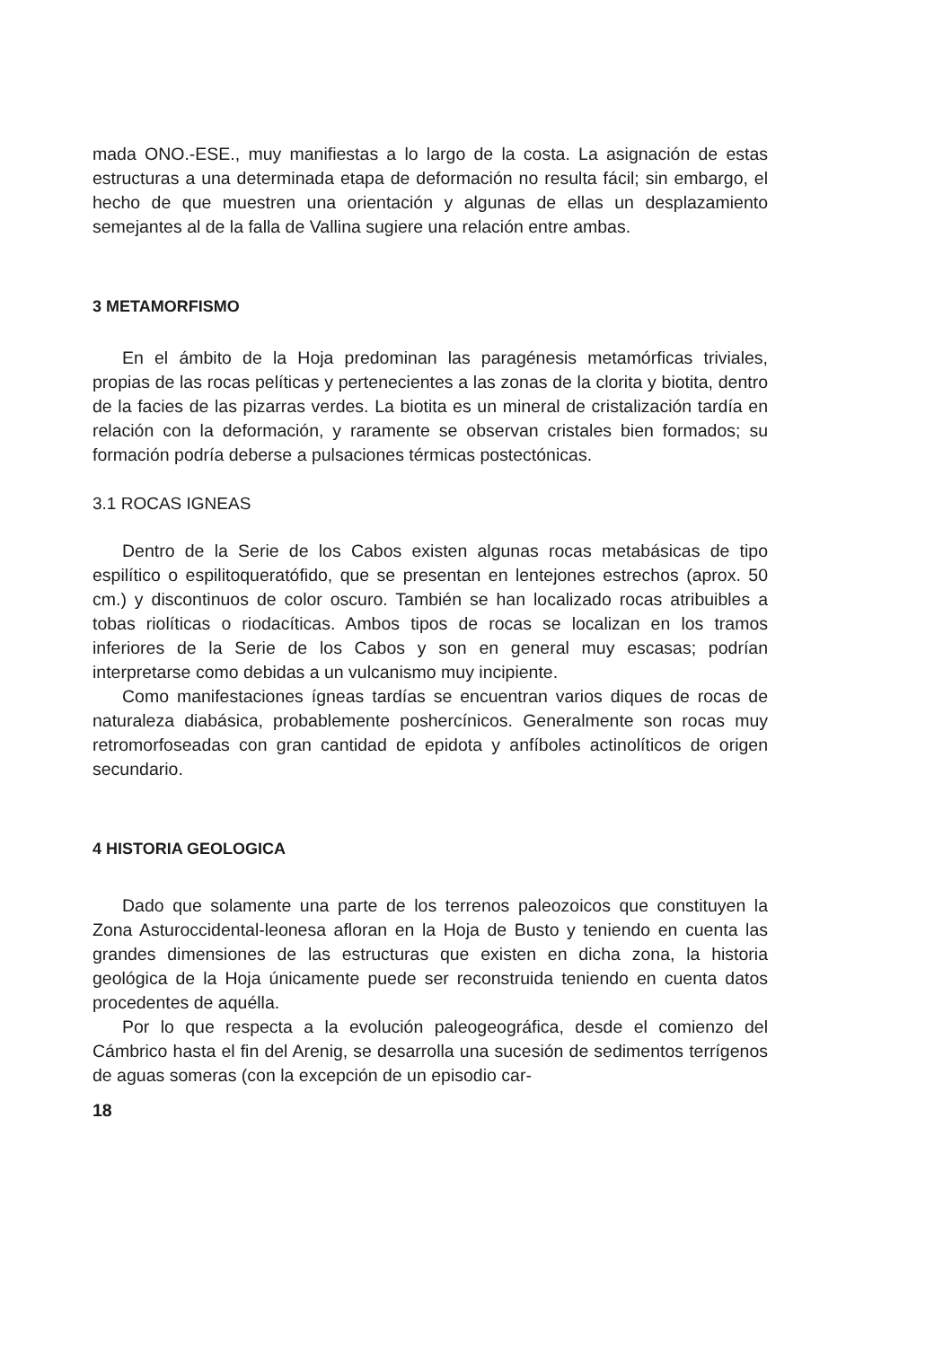mada ONO.-ESE., muy manifiestas a lo largo de la costa. La asignación de estas estructuras a una determinada etapa de deformación no resulta fácil; sin embargo, el hecho de que muestren una orientación y algunas de ellas un desplazamiento semejantes al de la falla de Vallina sugiere una relación entre ambas.
3 METAMORFISMO
En el ámbito de la Hoja predominan las paragénesis metamórficas triviales, propias de las rocas pelíticas y pertenecientes a las zonas de la clorita y biotita, dentro de la facies de las pizarras verdes. La biotita es un mineral de cristalización tardía en relación con la deformación, y raramente se observan cristales bien formados; su formación podría deberse a pulsaciones térmicas postectónicas.
3.1 ROCAS IGNEAS
Dentro de la Serie de los Cabos existen algunas rocas metabásicas de tipo espilítico o espilitoqueratófido, que se presentan en lentejones estrechos (aprox. 50 cm.) y discontinuos de color oscuro. También se han localizado rocas atribuibles a tobas riolíticas o riodacíticas. Ambos tipos de rocas se localizan en los tramos inferiores de la Serie de los Cabos y son en general muy escasas; podrían interpretarse como debidas a un vulcanismo muy incipiente.
Como manifestaciones ígneas tardías se encuentran varios diques de rocas de naturaleza diabásica, probablemente poshercínicos. Generalmente son rocas muy retromorfoseadas con gran cantidad de epidota y anfíboles actinolíticos de origen secundario.
4 HISTORIA GEOLOGICA
Dado que solamente una parte de los terrenos paleozoicos que constituyen la Zona Asturoccidental-leonesa afloran en la Hoja de Busto y teniendo en cuenta las grandes dimensiones de las estructuras que existen en dicha zona, la historia geológica de la Hoja únicamente puede ser reconstruida teniendo en cuenta datos procedentes de aquélla.
Por lo que respecta a la evolución paleogeográfica, desde el comienzo del Cámbrico hasta el fin del Arenig, se desarrolla una sucesión de sedimentos terrígenos de aguas someras (con la excepción de un episodio car-
18